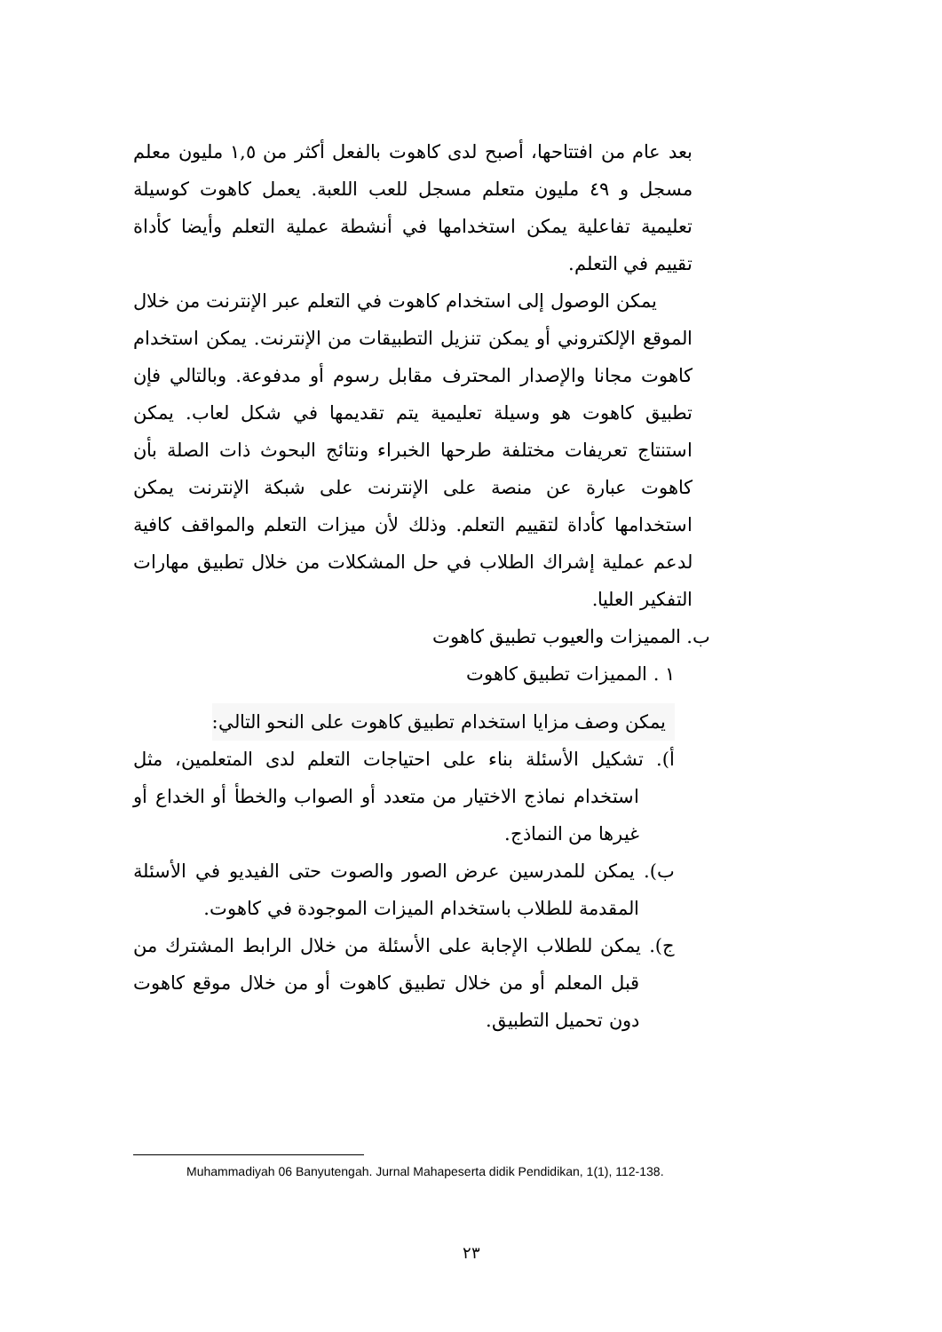بعد عام من افتتاحها، أصبح لدى كاهوت بالفعل أكثر من ١,٥ مليون معلم مسجل و ٤٩ مليون متعلم مسجل للعب اللعبة. يعمل كاهوت كوسيلة تعليمية تفاعلية يمكن استخدامها في أنشطة عملية التعلم وأيضا كأداة تقييم في التعلم.
يمكن الوصول إلى استخدام كاهوت في التعلم عبر الإنترنت من خلال الموقع الإلكتروني أو يمكن تنزيل التطبيقات من الإنترنت. يمكن استخدام كاهوت مجانا والإصدار المحترف مقابل رسوم أو مدفوعة. وبالتالي فإن تطبيق كاهوت هو وسيلة تعليمية يتم تقديمها في شكل لعاب. يمكن استنتاج تعريفات مختلفة طرحها الخبراء ونتائج البحوث ذات الصلة بأن كاهوت عبارة عن منصة على الإنترنت على شبكة الإنترنت يمكن استخدامها كأداة لتقييم التعلم. وذلك لأن ميزات التعلم والمواقف كافية لدعم عملية إشراك الطلاب في حل المشكلات من خلال تطبيق مهارات التفكير العليا.
ب. المميزات والعيوب تطبيق كاهوت
١ . المميزات تطبيق كاهوت
يمكن وصف مزايا استخدام تطبيق كاهوت على النحو التالي:
أ). تشكيل الأسئلة بناء على احتياجات التعلم لدى المتعلمين، مثل استخدام نماذج الاختيار من متعدد أو الصواب والخطأ أو الخداع أو غيرها من النماذج.
ب). يمكن للمدرسين عرض الصور والصوت حتى الفيديو في الأسئلة المقدمة للطلاب باستخدام الميزات الموجودة في كاهوت.
ج). يمكن للطلاب الإجابة على الأسئلة من خلال الرابط المشترك من قبل المعلم أو من خلال تطبيق كاهوت أو من خلال موقع كاهوت دون تحميل التطبيق.
Muhammadiyah 06 Banyutengah. Jurnal Mahapeserta didik Pendidikan, 1(1), 112-138.
٢٣